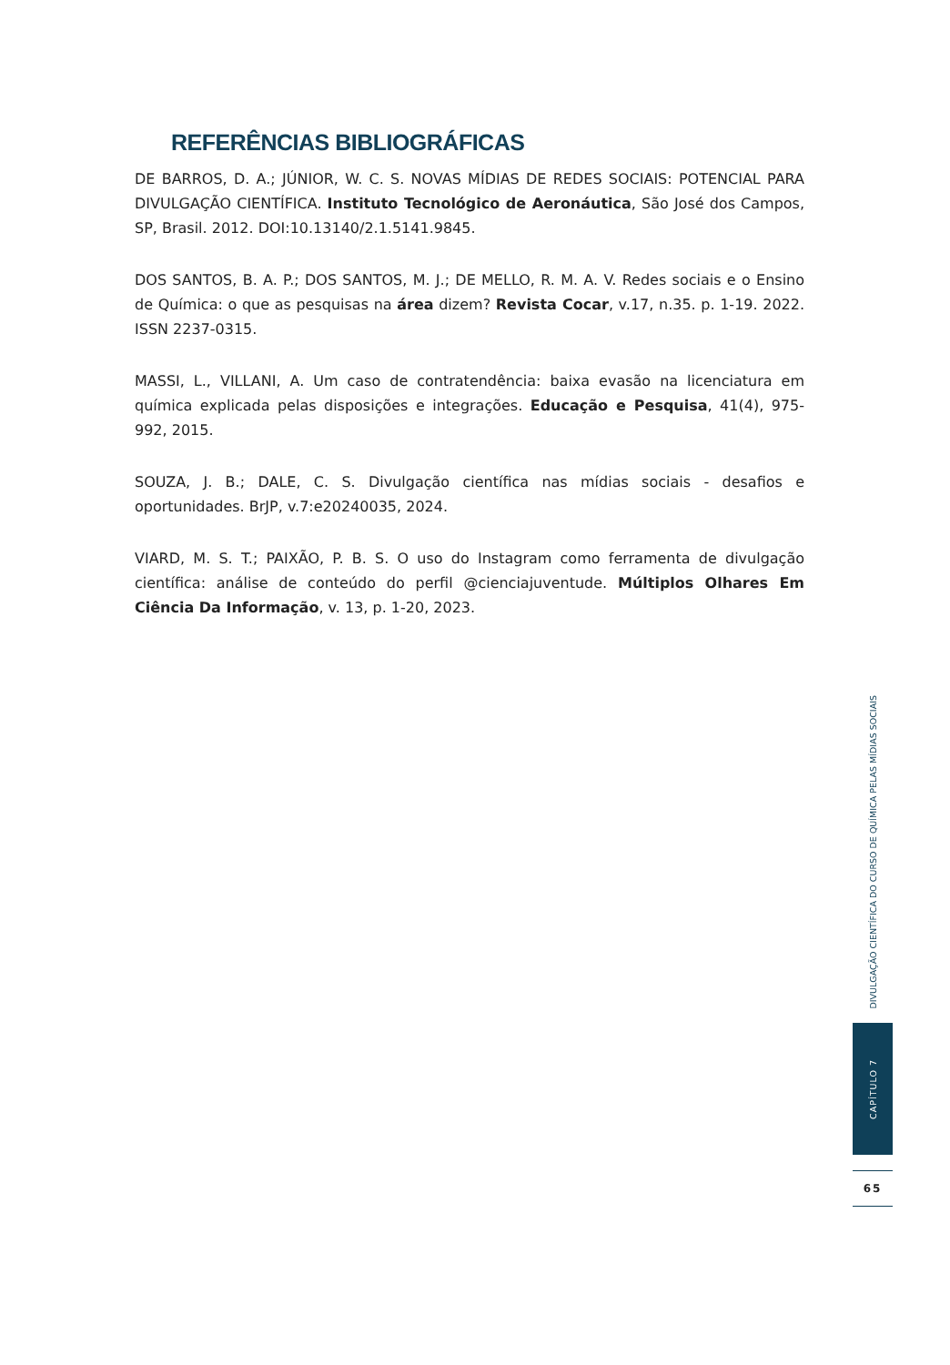REFERÊNCIAS BIBLIOGRÁFICAS
DE BARROS, D. A.; JÚNIOR, W. C. S. NOVAS MÍDIAS DE REDES SOCIAIS: POTENCIAL PARA DIVULGAÇÃO CIENTÍFICA. Instituto Tecnológico de Aeronáutica, São José dos Campos, SP, Brasil. 2012. DOI:10.13140/2.1.5141.9845.
DOS SANTOS, B. A. P.; DOS SANTOS, M. J.; DE MELLO, R. M. A. V. Redes sociais e o Ensino de Química: o que as pesquisas na área dizem? Revista Cocar, v.17, n.35. p. 1-19. 2022. ISSN 2237-0315.
MASSI, L., VILLANI, A. Um caso de contratendência: baixa evasão na licenciatura em química explicada pelas disposições e integrações. Educação e Pesquisa, 41(4), 975-992, 2015.
SOUZA, J. B.; DALE, C. S. Divulgação científica nas mídias sociais - desafios e oportunidades. BrJP, v.7:e20240035, 2024.
VIARD, M. S. T.; PAIXÃO, P. B. S. O uso do Instagram como ferramenta de divulgação científica: análise de conteúdo do perfil @cienciajuventude. Múltiplos Olhares Em Ciência Da Informação, v. 13, p. 1-20, 2023.
DIVULGAÇÃO CIENTÍFICA DO CURSO DE QUÍMICA PELAS MÍDIAS SOCIAIS
CAPÍTULO 7
65